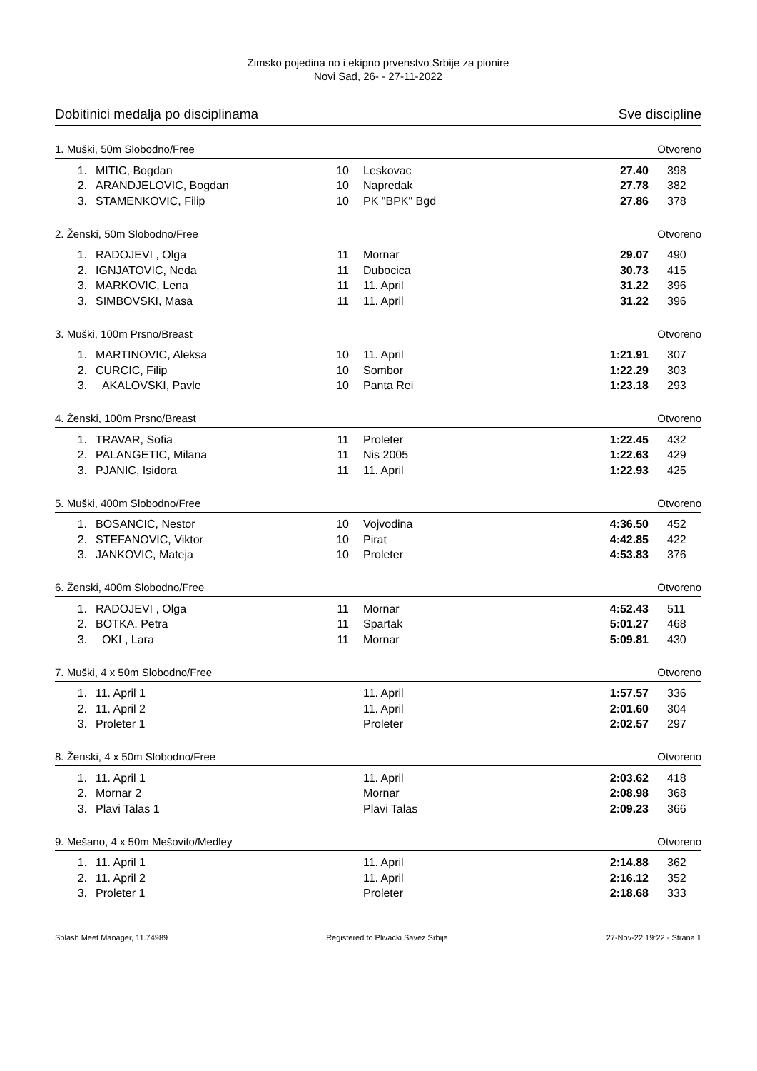Zimsko pojedina no i ekipno prvenstvo Srbije za pionire
Novi Sad, 26- - 27-11-2022
Dobitinici medalja po disciplinama Sve discipline
1. Muški, 50m Slobodno/Free Otvoreno
| 1. | MITIC, Bogdan | 10 | Leskovac | 27.40 | 398 |
| 2. | ARANDJELOVIC, Bogdan | 10 | Napredak | 27.78 | 382 |
| 3. | STAMENKOVIC, Filip | 10 | PK "BPK" Bgd | 27.86 | 378 |
2. Ženski, 50m Slobodno/Free Otvoreno
| 1. | RADOJEVI , Olga | 11 | Mornar | 29.07 | 490 |
| 2. | IGNJATOVIC, Neda | 11 | Dubocica | 30.73 | 415 |
| 3. | MARKOVIC, Lena | 11 | 11. April | 31.22 | 396 |
| 3. | SIMBOVSKI, Masa | 11 | 11. April | 31.22 | 396 |
3. Muški, 100m Prsno/Breast Otvoreno
| 1. | MARTINOVIC, Aleksa | 10 | 11. April | 1:21.91 | 307 |
| 2. | CURCIC, Filip | 10 | Sombor | 1:22.29 | 303 |
| 3. | AKALOVSKI, Pavle | 10 | Panta Rei | 1:23.18 | 293 |
4. Ženski, 100m Prsno/Breast Otvoreno
| 1. | TRAVAR, Sofia | 11 | Proleter | 1:22.45 | 432 |
| 2. | PALANGETIC, Milana | 11 | Nis 2005 | 1:22.63 | 429 |
| 3. | PJANIC, Isidora | 11 | 11. April | 1:22.93 | 425 |
5. Muški, 400m Slobodno/Free Otvoreno
| 1. | BOSANCIC, Nestor | 10 | Vojvodina | 4:36.50 | 452 |
| 2. | STEFANOVIC, Viktor | 10 | Pirat | 4:42.85 | 422 |
| 3. | JANKOVIC, Mateja | 10 | Proleter | 4:53.83 | 376 |
6. Ženski, 400m Slobodno/Free Otvoreno
| 1. | RADOJEVI , Olga | 11 | Mornar | 4:52.43 | 511 |
| 2. | BOTKA, Petra | 11 | Spartak | 5:01.27 | 468 |
| 3. | OKI , Lara | 11 | Mornar | 5:09.81 | 430 |
7. Muški, 4 x 50m Slobodno/Free Otvoreno
| 1. | 11. April 1 | | 11. April | 1:57.57 | 336 |
| 2. | 11. April 2 | | 11. April | 2:01.60 | 304 |
| 3. | Proleter 1 | | Proleter | 2:02.57 | 297 |
8. Ženski, 4 x 50m Slobodno/Free Otvoreno
| 1. | 11. April 1 | | 11. April | 2:03.62 | 418 |
| 2. | Mornar 2 | | Mornar | 2:08.98 | 368 |
| 3. | Plavi Talas 1 | | Plavi Talas | 2:09.23 | 366 |
9. Mešano, 4 x 50m Mešovito/Medley Otvoreno
| 1. | 11. April 1 | | 11. April | 2:14.88 | 362 |
| 2. | 11. April 2 | | 11. April | 2:16.12 | 352 |
| 3. | Proleter 1 | | Proleter | 2:18.68 | 333 |
Splash Meet Manager, 11.74989 Registered to Plivacki Savez Srbije 27-Nov-22 19:22 - Strana 1